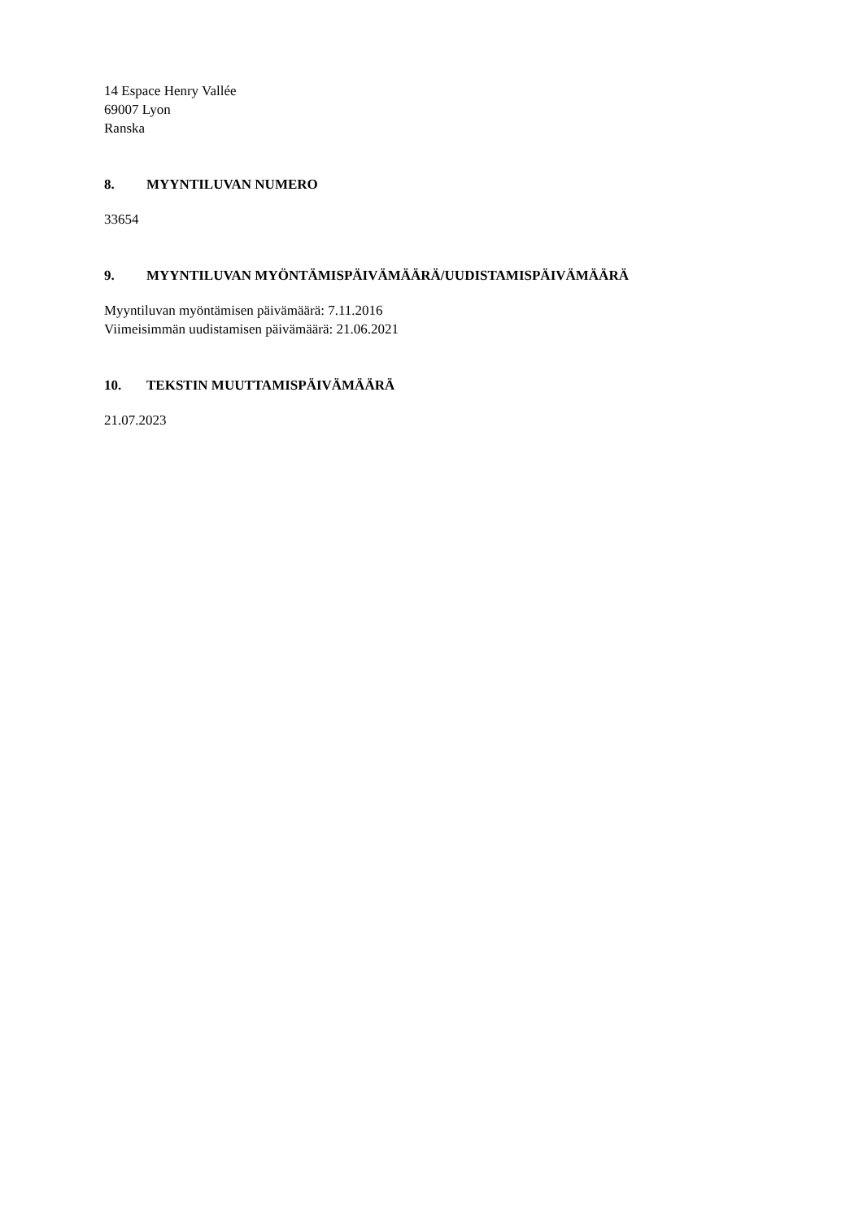14 Espace Henry Vallée
69007 Lyon
Ranska
8. MYYNTILUVAN NUMERO
33654
9. MYYNTILUVAN MYÖNTÄMISPÄIVÄMÄÄRÄ/UUDISTAMISPÄIVÄMÄÄRÄ
Myyntiluvan myöntämisen päivämäärä: 7.11.2016
Viimeisimmän uudistamisen päivämäärä: 21.06.2021
10. TEKSTIN MUUTTAMISPÄIVÄMÄÄRÄ
21.07.2023